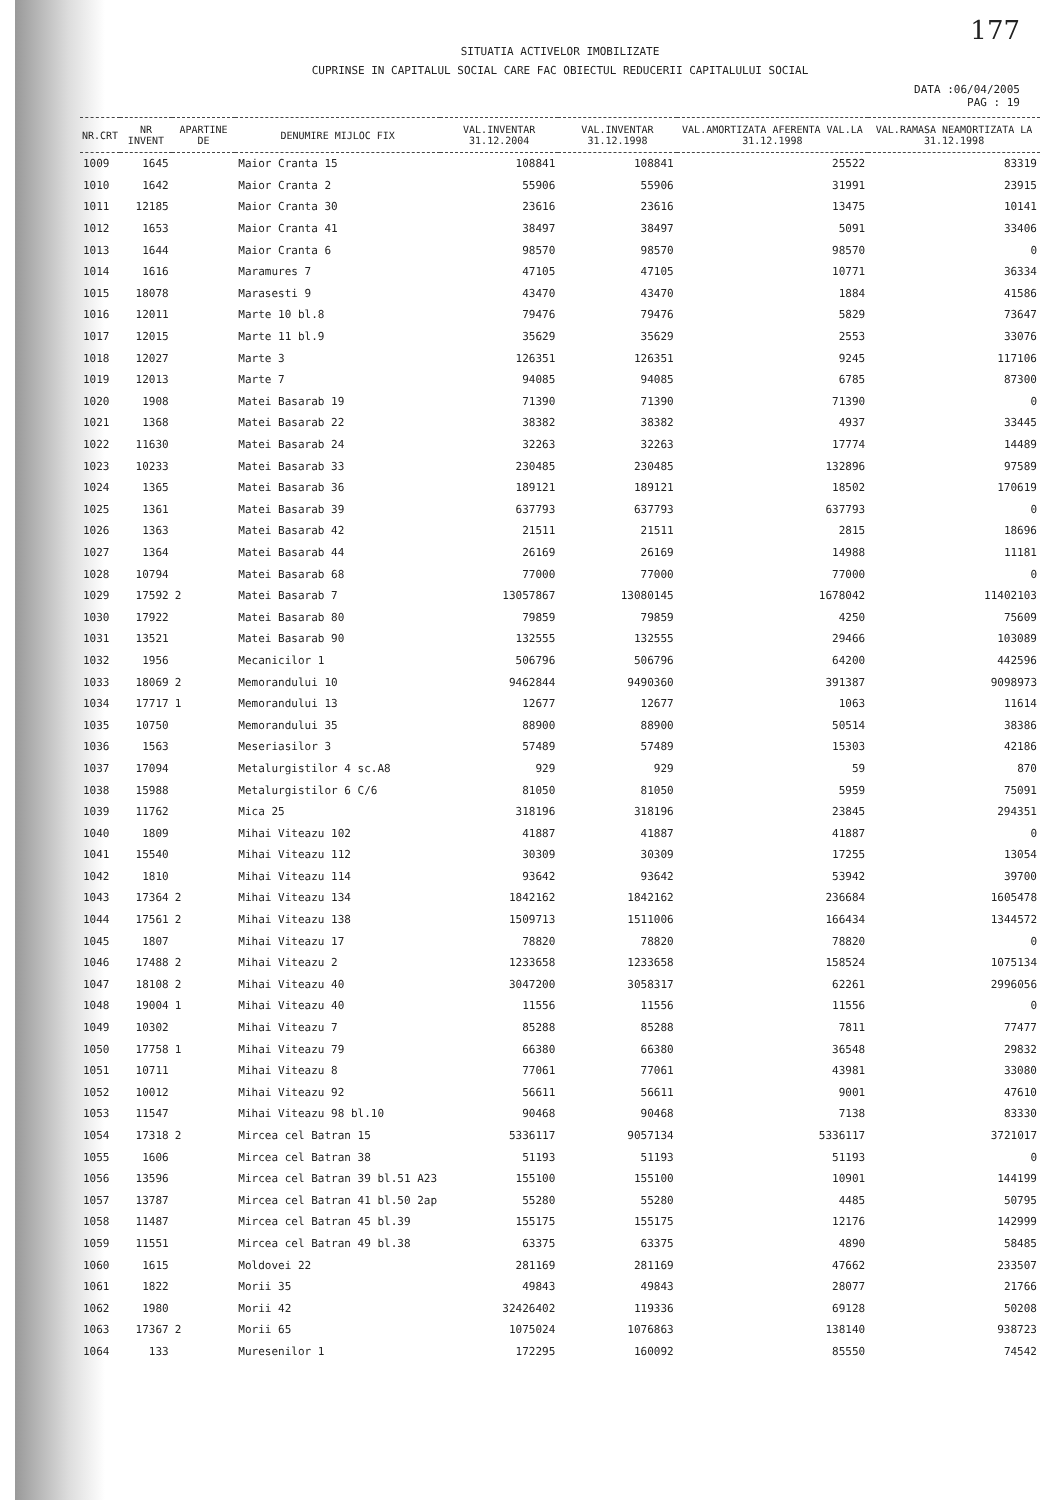177
SITUATIA ACTIVELOR IMOBILIZATE
CUPRINSE IN CAPITALUL SOCIAL CARE FAC OBIECTUL REDUCERII CAPITALULUI SOCIAL
DATA :06/04/2005
PAG : 19
| NR.CRT | NR INVENT | APARTINE DE | DENUMIRE MIJLOC FIX | VAL.INVENTAR 31.12.2004 | VAL.INVENTAR 31.12.1998 | VAL.AMORTIZATA AFERENTA VAL.LA 31.12.1998 | VAL.RAMASA NEAMORTIZATA LA 31.12.1998 |
| --- | --- | --- | --- | --- | --- | --- | --- |
| 1009 | 1645 | | Maior Cranta 15 | 108841 | 108841 | 25522 | 83319 |
| 1010 | 1642 | | Maior Cranta 2 | 55906 | 55906 | 31991 | 23915 |
| 1011 | 12185 | | Maior Cranta 30 | 23616 | 23616 | 13475 | 10141 |
| 1012 | 1653 | | Maior Cranta 41 | 38497 | 38497 | 5091 | 33406 |
| 1013 | 1644 | | Maior Cranta 6 | 98570 | 98570 | 98570 | 0 |
| 1014 | 1616 | | Maramures 7 | 47105 | 47105 | 10771 | 36334 |
| 1015 | 18078 | | Marasesti 9 | 43470 | 43470 | 1884 | 41586 |
| 1016 | 12011 | | Marte 10 bl.8 | 79476 | 79476 | 5829 | 73647 |
| 1017 | 12015 | | Marte 11 bl.9 | 35629 | 35629 | 2553 | 33076 |
| 1018 | 12027 | | Marte 3 | 126351 | 126351 | 9245 | 117106 |
| 1019 | 12013 | | Marte 7 | 94085 | 94085 | 6785 | 87300 |
| 1020 | 1908 | | Matei Basarab 19 | 71390 | 71390 | 71390 | 0 |
| 1021 | 1368 | | Matei Basarab 22 | 38382 | 38382 | 4937 | 33445 |
| 1022 | 11630 | | Matei Basarab 24 | 32263 | 32263 | 17774 | 14489 |
| 1023 | 10233 | | Matei Basarab 33 | 230485 | 230485 | 132896 | 97589 |
| 1024 | 1365 | | Matei Basarab 36 | 189121 | 189121 | 18502 | 170619 |
| 1025 | 1361 | | Matei Basarab 39 | 637793 | 637793 | 637793 | 0 |
| 1026 | 1363 | | Matei Basarab 42 | 21511 | 21511 | 2815 | 18696 |
| 1027 | 1364 | | Matei Basarab 44 | 26169 | 26169 | 14988 | 11181 |
| 1028 | 10794 | | Matei Basarab 68 | 77000 | 77000 | 77000 | 0 |
| 1029 | 17592 | 2 | Matei Basarab 7 | 13057867 | 13080145 | 1678042 | 11402103 |
| 1030 | 17922 | | Matei Basarab 80 | 79859 | 79859 | 4250 | 75609 |
| 1031 | 13521 | | Matei Basarab 90 | 132555 | 132555 | 29466 | 103089 |
| 1032 | 1956 | | Mecanicilor 1 | 506796 | 506796 | 64200 | 442596 |
| 1033 | 18069 | 2 | Memorandului 10 | 9462844 | 9490360 | 391387 | 9098973 |
| 1034 | 17717 | 1 | Memorandului 13 | 12677 | 12677 | 1063 | 11614 |
| 1035 | 10750 | | Memorandului 35 | 88900 | 88900 | 50514 | 38386 |
| 1036 | 1563 | | Meseriasilor 3 | 57489 | 57489 | 15303 | 42186 |
| 1037 | 17094 | | Metalurgistilor 4 sc.A8 | 929 | 929 | 59 | 870 |
| 1038 | 15988 | | Metalurgistilor 6 C/6 | 81050 | 81050 | 5959 | 75091 |
| 1039 | 11762 | | Mica 25 | 318196 | 318196 | 23845 | 294351 |
| 1040 | 1809 | | Mihai Viteazu 102 | 41887 | 41887 | 41887 | 0 |
| 1041 | 15540 | | Mihai Viteazu 112 | 30309 | 30309 | 17255 | 13054 |
| 1042 | 1810 | | Mihai Viteazu 114 | 93642 | 93642 | 53942 | 39700 |
| 1043 | 17364 | 2 | Mihai Viteazu 134 | 1842162 | 1842162 | 236684 | 1605478 |
| 1044 | 17561 | 2 | Mihai Viteazu 138 | 1509713 | 1511006 | 166434 | 1344572 |
| 1045 | 1807 | | Mihai Viteazu 17 | 78820 | 78820 | 78820 | 0 |
| 1046 | 17488 | 2 | Mihai Viteazu 2 | 1233658 | 1233658 | 158524 | 1075134 |
| 1047 | 18108 | 2 | Mihai Viteazu 40 | 3047200 | 3058317 | 62261 | 2996056 |
| 1048 | 19004 | 1 | Mihai Viteazu 40 | 11556 | 11556 | 11556 | 0 |
| 1049 | 10302 | | Mihai Viteazu 7 | 85288 | 85288 | 7811 | 77477 |
| 1050 | 17758 | 1 | Mihai Viteazu 79 | 66380 | 66380 | 36548 | 29832 |
| 1051 | 10711 | | Mihai Viteazu 8 | 77061 | 77061 | 43981 | 33080 |
| 1052 | 10012 | | Mihai Viteazu 92 | 56611 | 56611 | 9001 | 47610 |
| 1053 | 11547 | | Mihai Viteazu 98 bl.10 | 90468 | 90468 | 7138 | 83330 |
| 1054 | 17318 | 2 | Mircea cel Batran 15 | 5336117 | 9057134 | 5336117 | 3721017 |
| 1055 | 1606 | | Mircea cel Batran 38 | 51193 | 51193 | 51193 | 0 |
| 1056 | 13596 | | Mircea cel Batran 39 bl.51 A23 | 155100 | 155100 | 10901 | 144199 |
| 1057 | 13787 | | Mircea cel Batran 41 bl.50 2ap | 55280 | 55280 | 4485 | 50795 |
| 1058 | 11487 | | Mircea cel Batran 45 bl.39 | 155175 | 155175 | 12176 | 142999 |
| 1059 | 11551 | | Mircea cel Batran 49 bl.38 | 63375 | 63375 | 4890 | 58485 |
| 1060 | 1615 | | Moldovei 22 | 281169 | 281169 | 47662 | 233507 |
| 1061 | 1822 | | Morii 35 | 49843 | 49843 | 28077 | 21766 |
| 1062 | 1980 | | Morii 42 | 32426402 | 119336 | 69128 | 50208 |
| 1063 | 17367 | 2 | Morii 65 | 1075024 | 1076863 | 138140 | 938723 |
| 1064 | 133 | | Muresenilor 1 | 172295 | 160092 | 85550 | 74542 |